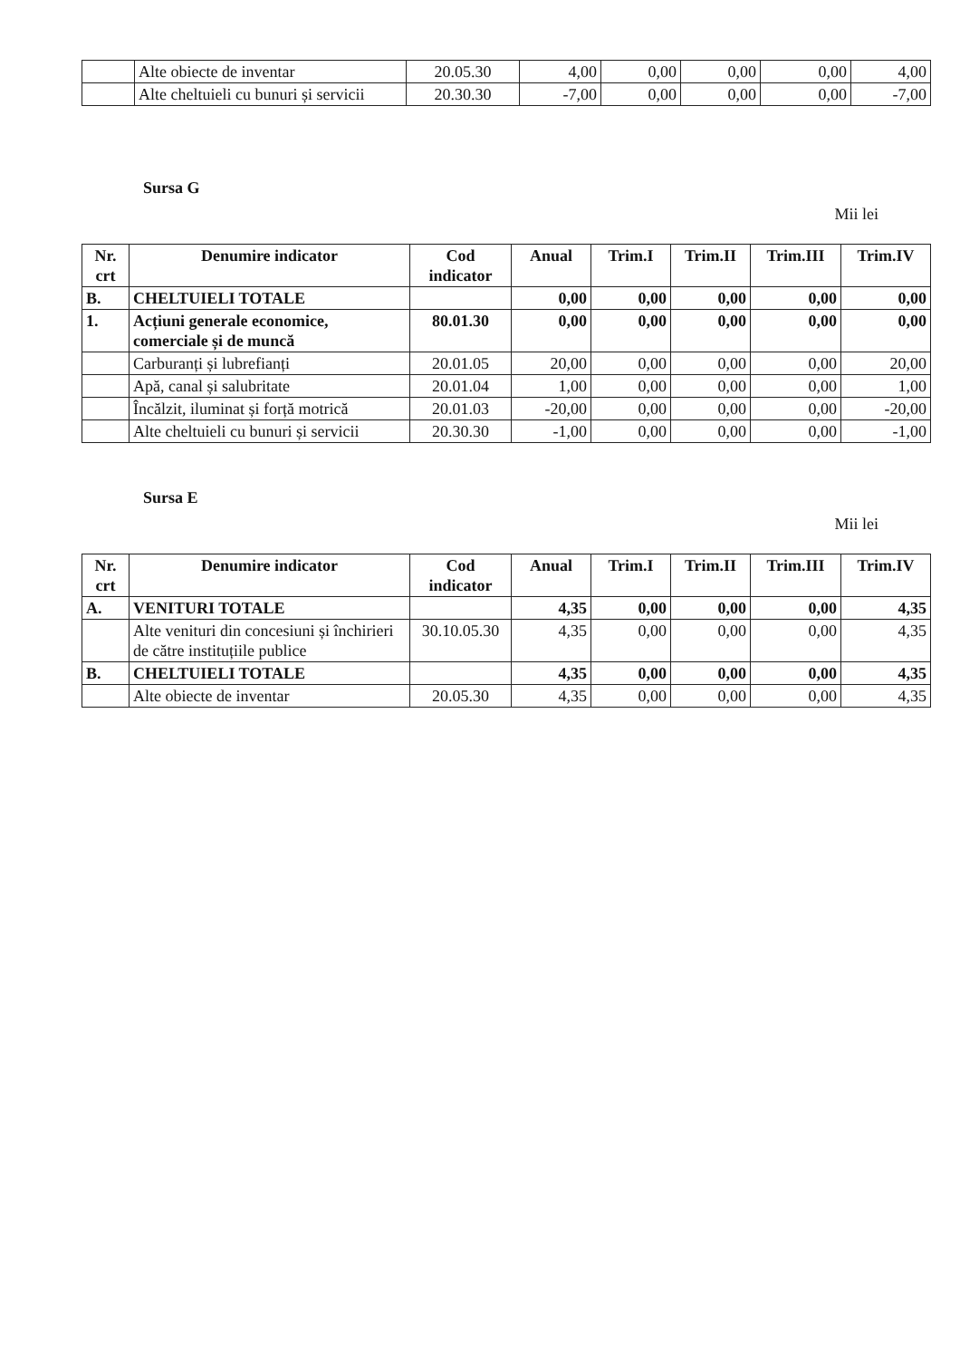| | Alte obiecte de inventar | 20.05.30 | 4,00 | 0,00 | 0,00 | 0,00 | 4,00 |
| | Alte cheltuieli cu bunuri și servicii | 20.30.30 | -7,00 | 0,00 | 0,00 | 0,00 | -7,00 |
Sursa G
Mii lei
| Nr. crt | Denumire indicator | Cod indicator | Anual | Trim.I | Trim.II | Trim.III | Trim.IV |
| --- | --- | --- | --- | --- | --- | --- | --- |
| B. | CHELTUIELI TOTALE | | 0,00 | 0,00 | 0,00 | 0,00 | 0,00 |
| 1. | Acțiuni generale economice, comerciale și de muncă | 80.01.30 | 0,00 | 0,00 | 0,00 | 0,00 | 0,00 |
| | Carburanți și lubrefianți | 20.01.05 | 20,00 | 0,00 | 0,00 | 0,00 | 20,00 |
| | Apă, canal și salubritate | 20.01.04 | 1,00 | 0,00 | 0,00 | 0,00 | 1,00 |
| | Încălzit, iluminat și forță motrică | 20.01.03 | -20,00 | 0,00 | 0,00 | 0,00 | -20,00 |
| | Alte cheltuieli cu bunuri și servicii | 20.30.30 | -1,00 | 0,00 | 0,00 | 0,00 | -1,00 |
Sursa E
Mii lei
| Nr. crt | Denumire indicator | Cod indicator | Anual | Trim.I | Trim.II | Trim.III | Trim.IV |
| --- | --- | --- | --- | --- | --- | --- | --- |
| A. | VENITURI TOTALE | | 4,35 | 0,00 | 0,00 | 0,00 | 4,35 |
| | Alte venituri din concesiuni și închirieri de către instituțiile publice | 30.10.05.30 | 4,35 | 0,00 | 0,00 | 0,00 | 4,35 |
| B. | CHELTUIELI TOTALE | | 4,35 | 0,00 | 0,00 | 0,00 | 4,35 |
| | Alte obiecte de inventar | 20.05.30 | 4,35 | 0,00 | 0,00 | 0,00 | 4,35 |